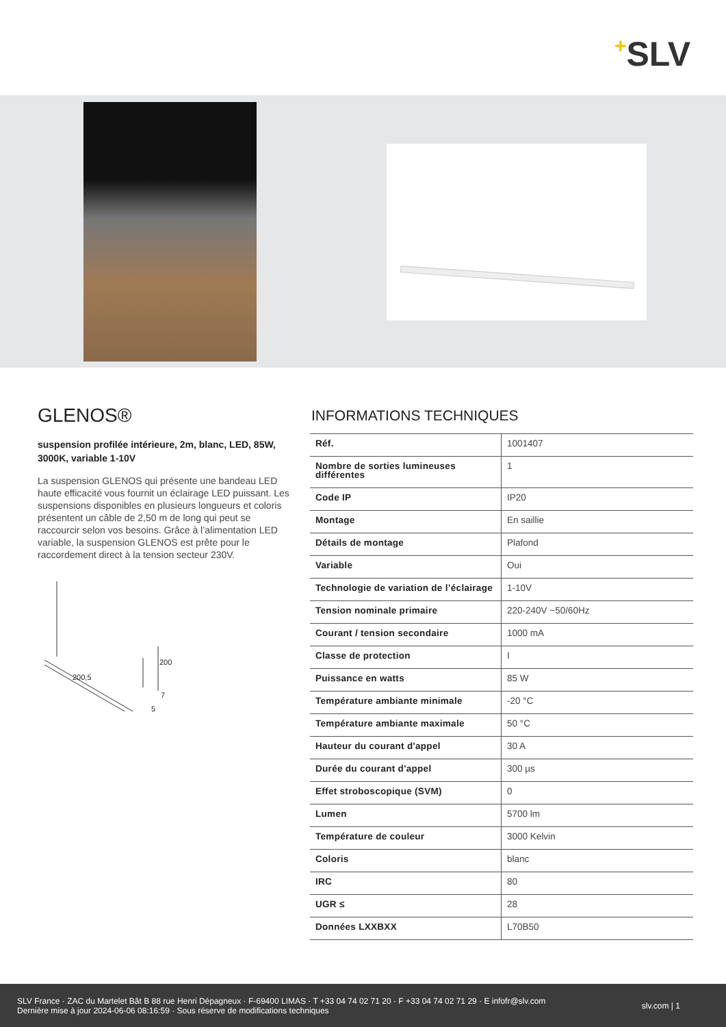+SLV
GLENOS®
suspension profilée intérieure, 2m, blanc, LED, 85W, 3000K, variable 1-10V
La suspension GLENOS qui présente une bandeau LED haute efficacité vous fournit un éclairage LED puissant. Les suspensions disponibles en plusieurs longueurs et coloris présentent un câble de 2,50 m de long qui peut se raccourcir selon vos besoins. Grâce à l’alimentation LED variable, la suspension GLENOS est prête pour le raccordement direct à la tension secteur 230V.
200
200,5
7
5
INFORMATIONS TECHNIQUES
| Réf. | 1001407 |
| Nombre de sorties lumineuses différentes | 1 |
| Code IP | IP20 |
| Montage | En saillie |
| Détails de montage | Plafond |
| Variable | Oui |
| Technologie de variation de l’éclairage | 1-10V |
| Tension nominale primaire | 220-240V ~50/60Hz |
| Courant / tension secondaire | 1000 mA |
| Classe de protection | I |
| Puissance en watts | 85 W |
| Température ambiante minimale | -20 °C |
| Température ambiante maximale | 50 °C |
| Hauteur du courant d'appel | 30 A |
| Durée du courant d'appel | 300 µs |
| Effet stroboscopique (SVM) | 0 |
| Lumen | 5700 lm |
| Température de couleur | 3000 Kelvin |
| Coloris | blanc |
| IRC | 80 |
| UGR ≤ | 28 |
| Données LXXBXX | L70B50 |
SLV France · ZAC du Martelet Bât B 88 rue Henri Dépagneux · F-69400 LIMAS · T +33 04 74 02 71 20 · F +33 04 74 02 71 29 · E infofr@slv.com
Dernière mise à jour 2024-06-06 08:16:59 · Sous réserve de modifications techniques
slv.com | 1